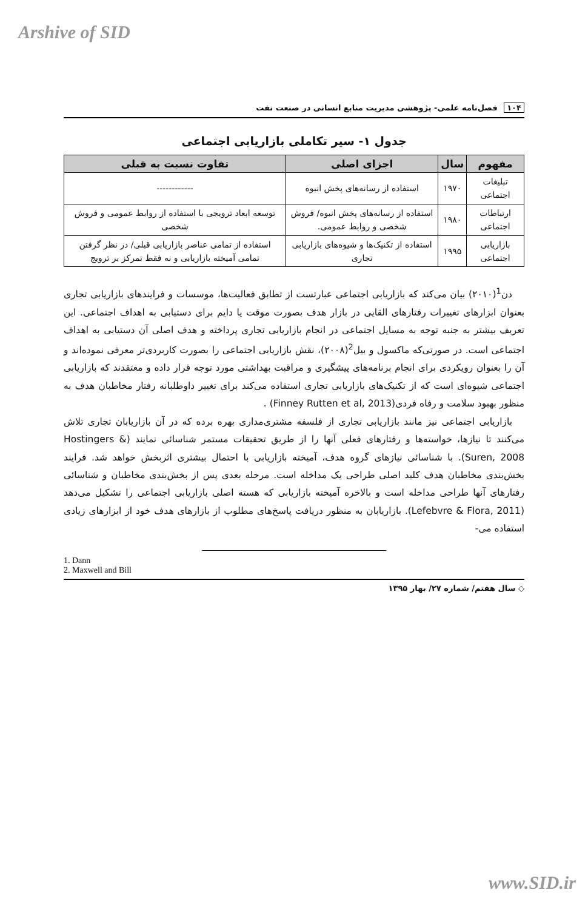Arshive of SID
۱۰۴ فصل‌نامه علمی- پژوهشی مدیریت منابع انسانی در صنعت نفت
جدول ۱- سیر تکاملی بازاریابی اجتماعی
| مفهوم | سال | اجزای اصلی | تفاوت نسبت به قبلی |
| --- | --- | --- | --- |
| تبلیغات اجتماعی | ۱۹۷۰ | استفاده از رسانه‌های پخش انبوه | ------------ |
| ارتباطات اجتماعی | ۱۹۸۰ | استفاده از رسانه‌های پخش انبوه/ فروش شخصی و روابط عمومی. | توسعه ابعاد ترویجی با استفاده از روابط عمومی و فروش شخصی |
| بازاریابی اجتماعی | ۱۹۹۵ | استفاده از تکنیک‌ها و شیوه‌های بازاریابی تجاری | استفاده از تمامی عناصر بازاریابی قبلی/ در نظر گرفتن تمامی آمیخته بازاریابی و نه فقط تمرکز بر ترویج |
دن<sup>1</sup>(۲۰۱۰) بیان می‌کند که بازاریابی اجتماعی عبارتست از تطابق فعالیت‌ها، موسسات و فرایندهای بازاریابی تجاری بعنوان ابزارهای تغییرات رفتارهای القایی در بازار هدف بصورت موقت یا دایم برای دستیابی به اهداف اجتماعی. این تعریف بیشتر به جنبه توجه به مسایل اجتماعی در انجام بازاریابی تجاری پرداخته و هدف اصلی آن دستیابی به اهداف اجتماعی است. در صورتی‌که ماکسول و بیل<sup>2</sup>(۲۰۰۸)، نقش بازاریابی اجتماعی را بصورت کاربردی‌تر معرفی نموده‌اند و آن را بعنوان رویکردی برای انجام برنامه‌های پیشگیری و مراقبت بهداشتی مورد توجه قرار داده و معتقدند که بازاریابی اجتماعی شیوه‌ای است که از تکنیک‌های بازاریابی تجاری استفاده می‌کند برای تغییر داوطلبانه رفتار مخاطبان هدف به منظور بهبود سلامت و رفاه فردی(Finney Rutten et al, 2013) .
بازاریابی اجتماعی نیز مانند بازاریابی تجاری از فلسفه مشتری‌مداری بهره برده که در آن بازاریابان تجاری تلاش می‌کنند تا نیازها، خواسته‌ها و رفتارهای فعلی آنها را از طریق تحقیقات مستمر شناسائی نمایند (Hostingers & Suren, 2008). با شناسائی نیازهای گروه هدف، آمیخته بازاریابی با احتمال بیشتری اثربخش خواهد شد. فرایند بخش‌بندی مخاطبان هدف کلید اصلی طراحی یک مداخله است. مرحله بعدی پس از بخش‌بندی مخاطبان و شناسائی رفتارهای آنها طراحی مداخله است و بالاخره آمیخته بازاریابی که هسته اصلی بازاریابی اجتماعی را تشکیل می‌دهد (Lefebvre & Flora, 2011). بازاریابان به منظور دریافت پاسخ‌های مطلوب از بازارهای هدف خود از ابزارهای زیادی استفاده می-
1. Dann
2. Maxwell and Bill
◇ سال هفتم/ شماره ۲۷/ بهار ۱۳۹۵
www.SID.ir